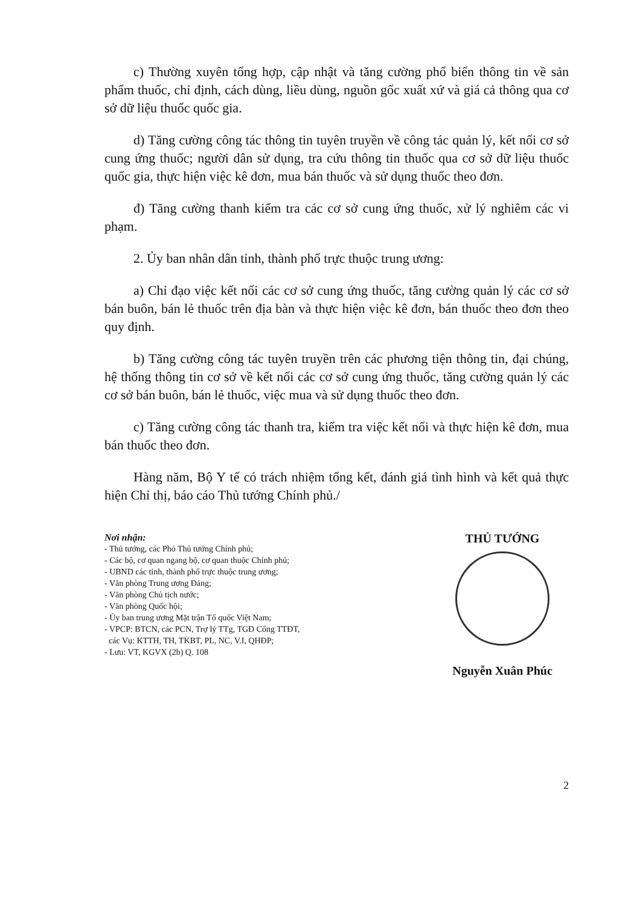c) Thường xuyên tổng hợp, cập nhật và tăng cường phổ biến thông tin về sản phẩm thuốc, chỉ định, cách dùng, liều dùng, nguồn gốc xuất xứ và giá cả thông qua cơ sở dữ liệu thuốc quốc gia.
d) Tăng cường công tác thông tin tuyên truyền về công tác quản lý, kết nối cơ sở cung ứng thuốc; người dân sử dụng, tra cứu thông tin thuốc qua cơ sở dữ liệu thuốc quốc gia, thực hiện việc kê đơn, mua bán thuốc và sử dụng thuốc theo đơn.
đ) Tăng cường thanh kiểm tra các cơ sở cung ứng thuốc, xử lý nghiêm các vi phạm.
2. Ủy ban nhân dân tỉnh, thành phố trực thuộc trung ương:
a) Chỉ đạo việc kết nối các cơ sở cung ứng thuốc, tăng cường quản lý các cơ sở bán buôn, bán lẻ thuốc trên địa bàn và thực hiện việc kê đơn, bán thuốc theo đơn theo quy định.
b) Tăng cường công tác tuyên truyền trên các phương tiện thông tin, đại chúng, hệ thống thông tin cơ sở về kết nối các cơ sở cung ứng thuốc, tăng cường quản lý các cơ sở bán buôn, bán lẻ thuốc, việc mua và sử dụng thuốc theo đơn.
c) Tăng cường công tác thanh tra, kiểm tra việc kết nối và thực hiện kê đơn, mua bán thuốc theo đơn.
Hàng năm, Bộ Y tế có trách nhiệm tổng kết, đánh giá tình hình và kết quả thực hiện Chỉ thị, báo cáo Thủ tướng Chính phủ./
Nơi nhận:
- Thủ tướng, các Phó Thủ tướng Chính phủ;
- Các bộ, cơ quan ngang bộ, cơ quan thuộc Chính phủ;
- UBND các tỉnh, thành phố trực thuộc trung ương;
- Văn phòng Trung ương Đảng;
- Văn phòng Chủ tịch nước;
- Văn phòng Quốc hội;
- Ủy ban trung ương Mặt trận Tổ quốc Việt Nam;
- VPCP: BTCN, các PCN, Trợ lý TTg, TGĐ Cổng TTĐT,
các Vụ: KTTH, TH, TKBT, PL, NC, V.I, QHĐP;
- Lưu: VT, KGVX (2b) Q. 108
THỦ TƯỚNG
Nguyễn Xuân Phúc
2